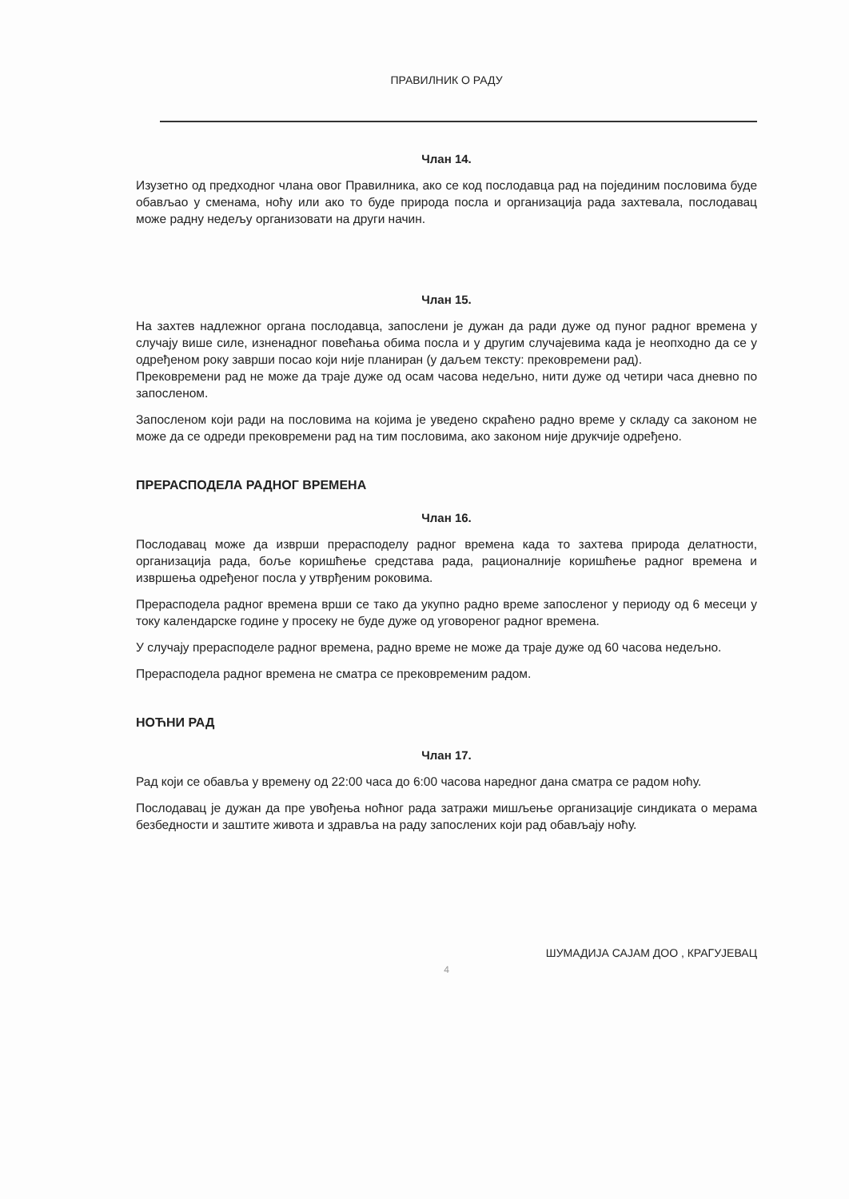ПРАВИЛНИК О РАДУ
Члан 14.
Изузетно од предходног члана овог Правилника, ако се код послодавца рад на појединим пословима буде обављао у сменама, ноћу или ако то буде природа посла и организација рада захтевала, послодавац може радну недељу организовати на други начин.
Члан 15.
На захтев надлежног органа послодавца, запослени је дужан да ради дуже од пуног радног времена у случају више силе, изненадног повећања обима посла и у другим случајевима када је неопходно да се у одређеном року заврши посао који није планиран (у даљем тексту: прековремени рад).
Прековремени рад не може да траје дуже од осам часова недељно, нити дуже од четири часа дневно по запосленом.
Запосленом који ради на пословима на којима је уведено скраћено радно време у складу са законом не може да се одреди прековремени рад на тим пословима, ако законом није друкчије одређено.
ПРЕРАСПОДЕЛА РАДНОГ ВРЕМЕНА
Члан 16.
Послодавац може да изврши прерасподелу радног времена када то захтева природа делатности, организација рада, боље коришћење средстава рада, рационалније коришћење радног времена и извршења одређеног посла у утврђеним роковима.
Прерасподела радног времена врши се тако да укупно радно време запосленог у периоду од 6 месеци у току календарске године у просеку не буде дуже од уговореног радног времена.
У случају прерасподеле радног времена, радно време не може да траје дуже од 60 часова недељно.
Прерасподела радног времена не сматра се прековременим радом.
НОЋНИ РАД
Члан 17.
Рад који се обавља у времену од 22:00 часа до 6:00 часова наредног дана сматра се радом ноћу.
Послодавац је дужан да пре увођења ноћног рада затражи мишљење организације синдиката о мерама безбедности и заштите живота и здравља на раду запослених који рад обављају ноћу.
ШУМАДИЈА САЈАМ ДОО , КРАГУЈЕВАЦ
4